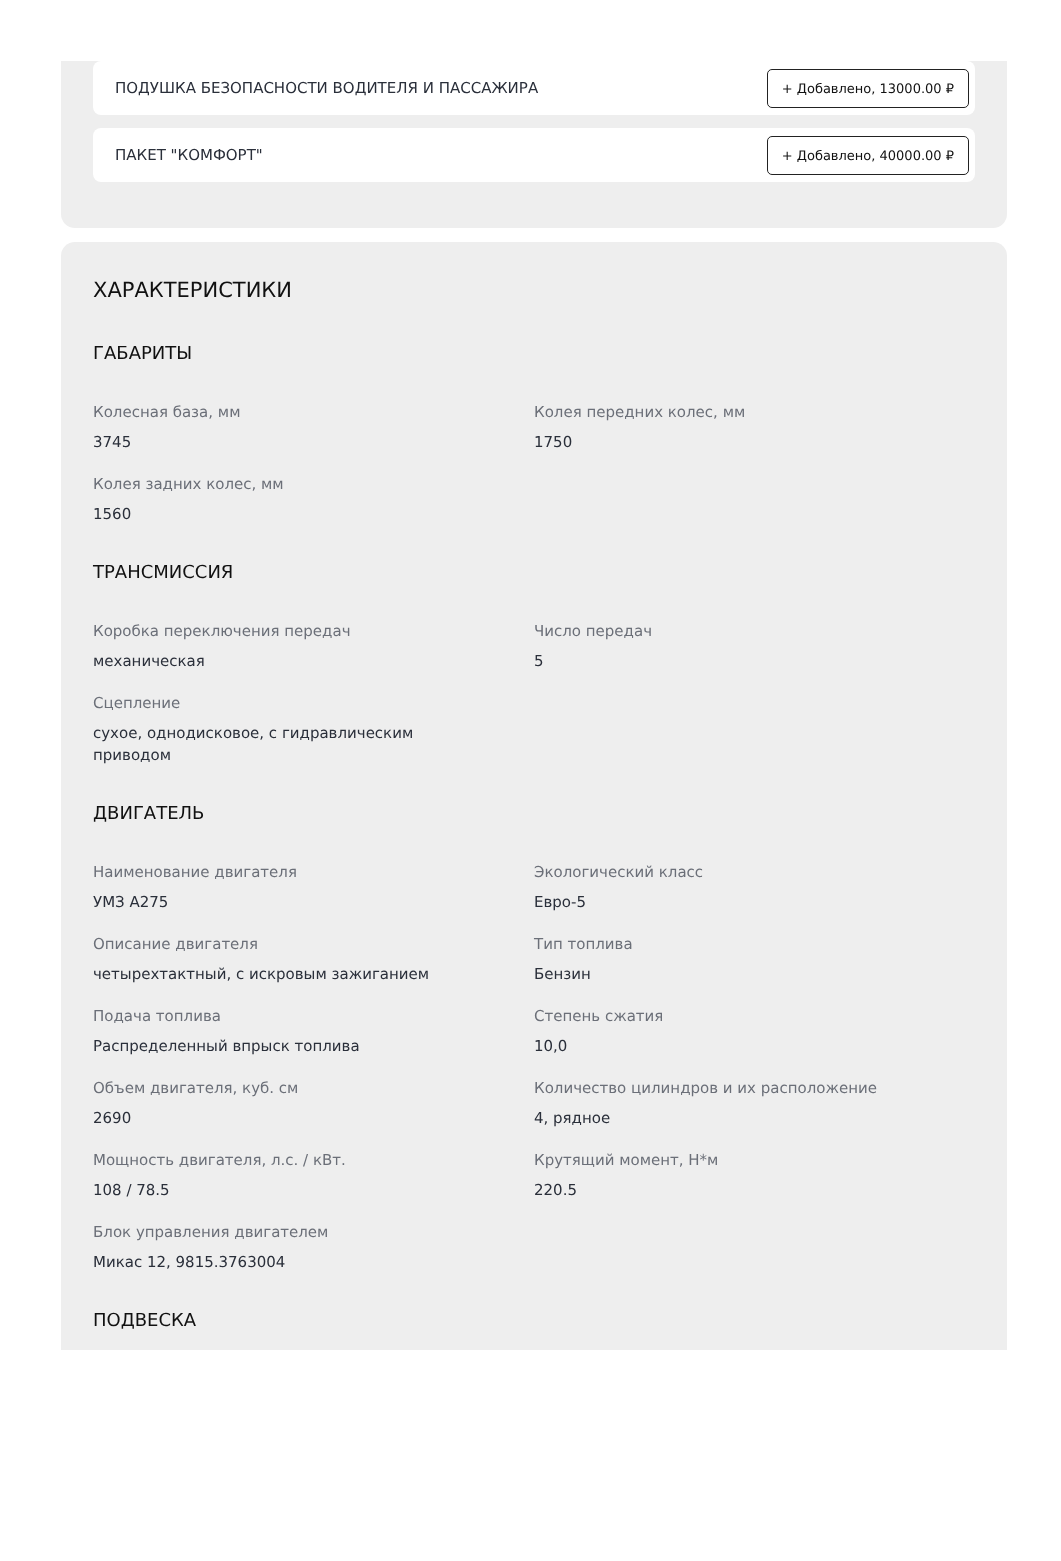ПОДУШКА БЕЗОПАСНОСТИ ВОДИТЕЛЯ И ПАССАЖИРА + Добавлено, 13000.00 ₽
ПАКЕТ "КОМФОРТ" + Добавлено, 40000.00 ₽
ХАРАКТЕРИСТИКИ
ГАБАРИТЫ
Колесная база, мм
3745
Колея передних колес, мм
1750
Колея задних колес, мм
1560
ТРАНСМИССИЯ
Коробка переключения передач
механическая
Число передач
5
Сцепление
сухое, однодисковое, с гидравлическим приводом
ДВИГАТЕЛЬ
Наименование двигателя
УМЗ А275
Экологический класс
Евро-5
Описание двигателя
четырехтактный, с искровым зажиганием
Тип топлива
Бензин
Подача топлива
Распределенный впрыск топлива
Степень сжатия
10,0
Объем двигателя, куб. см
2690
Количество цилиндров и их расположение
4, рядное
Мощность двигателя, л.с. / кВт.
108 / 78.5
Крутящий момент, Н*м
220.5
Блок управления двигателем
Микас 12, 9815.3763004
ПОДВЕСКА